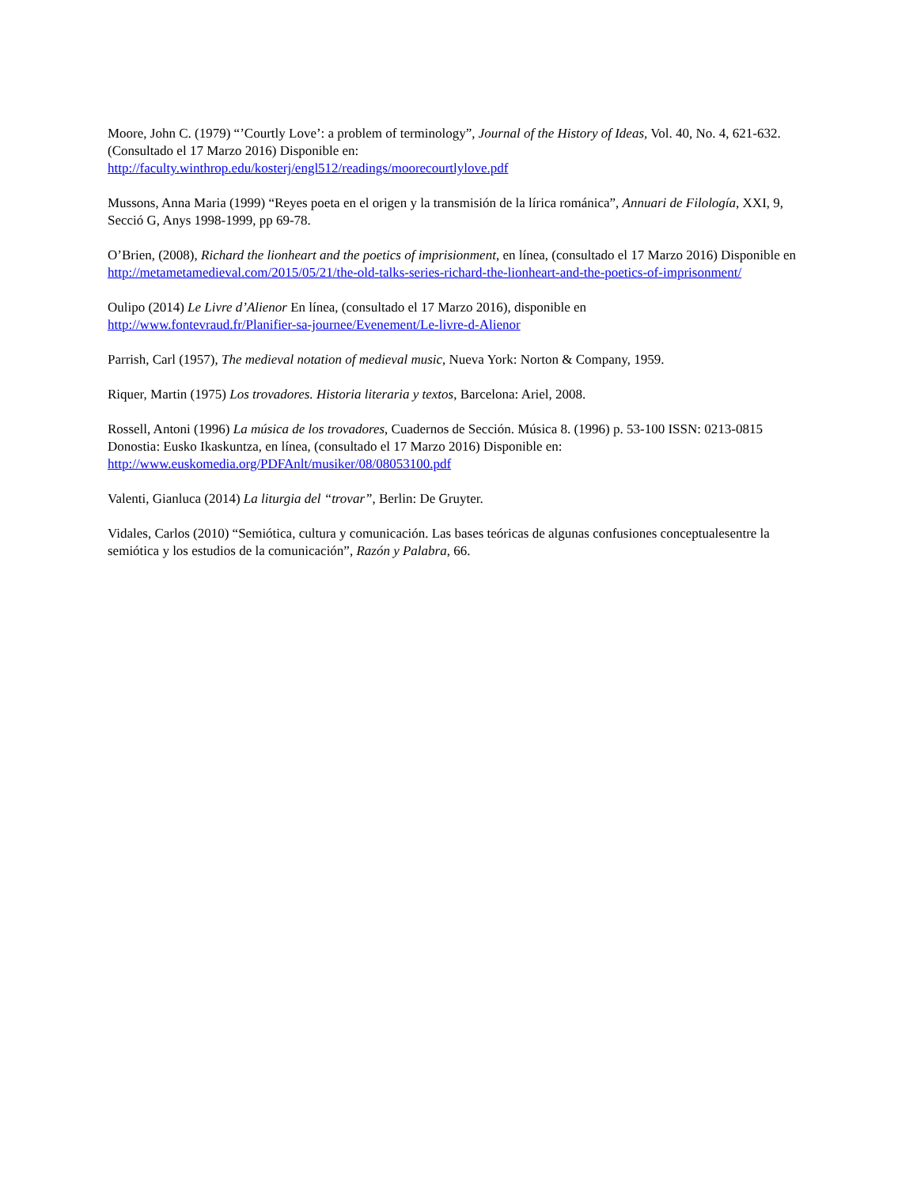Moore, John C. (1979) “’Courtly Love’: a problem of terminology”, Journal of the History of Ideas, Vol. 40, No. 4, 621-632. (Consultado el 17 Marzo 2016) Disponible en:
http://faculty.winthrop.edu/kosterj/engl512/readings/moorecourtlylove.pdf
Mussons, Anna Maria (1999) “Reyes poeta en el origen y la transmisión de la lírica románica”, Annuari de Filología, XXI, 9, Secció G, Anys 1998-1999, pp 69-78.
O’Brien, (2008), Richard the lionheart and the poetics of imprisionment, en línea, (consultado el 17 Marzo 2016) Disponible en
http://metametamedieval.com/2015/05/21/the-old-talks-series-richard-the-lionheart-and-the-poetics-of-imprisonment/
Oulipo (2014) Le Livre d’Alienor En línea, (consultado el 17 Marzo 2016), disponible en
http://www.fontevraud.fr/Planifier-sa-journee/Evenement/Le-livre-d-Alienor
Parrish, Carl (1957), The medieval notation of medieval music, Nueva York: Norton & Company, 1959.
Riquer, Martin (1975) Los trovadores. Historia literaria y textos, Barcelona: Ariel, 2008.
Rossell, Antoni (1996) La música de los trovadores, Cuadernos de Sección. Música 8. (1996) p. 53-100 ISSN: 0213-0815 Donostia: Eusko Ikaskuntza, en línea, (consultado el 17 Marzo 2016) Disponible en:
http://www.euskomedia.org/PDFAnlt/musiker/08/08053100.pdf
Valenti, Gianluca (2014) La liturgia del “trovar”, Berlin: De Gruyter.
Vidales, Carlos (2010) “Semiótica, cultura y comunicación. Las bases teóricas de algunas confusiones conceptualesentre la semiótica y los estudios de la comunicación”, Razón y Palabra, 66.